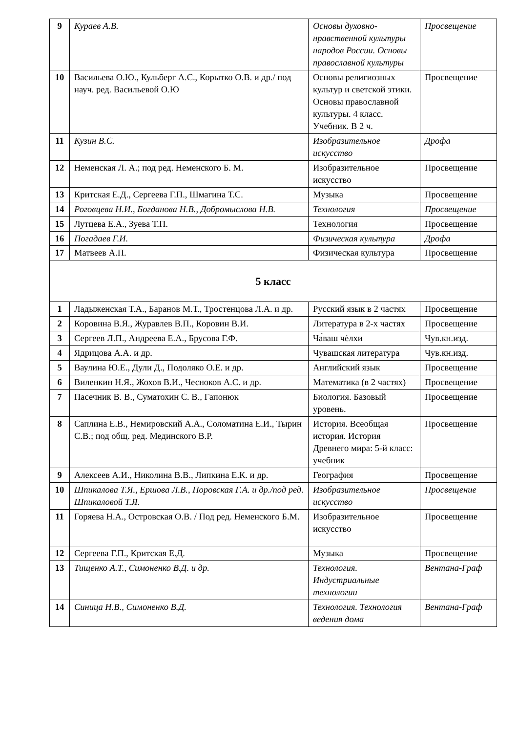| 9 | Кураев А.В. | Основы духовно-нравственной культуры народов России. Основы православной культуры | Просвещение |
| 10 | Васильева О.Ю., Кульберг А.С., Корытко О.В. и др./ под науч. ред. Васильевой О.Ю | Основы религиозных культур и светской этики. Основы православной культуры. 4 класс. Учебник. В 2 ч. | Просвещение |
| 11 | Кузин В.С. | Изобразительное искусство | Дрофа |
| 12 | Неменская Л. А.; под ред. Неменского Б. М. | Изобразительное искусство | Просвещение |
| 13 | Критская Е.Д., Сергеева Г.П., Шмагина Т.С. | Музыка | Просвещение |
| 14 | Роговцева Н.И., Богданова Н.В., Добромыслова Н.В. | Технология | Просвещение |
| 15 | Лутцева Е.А., Зуева Т.П. | Технология | Просвещение |
| 16 | Погадаев Г.И. | Физическая культура | Дрофа |
| 17 | Матвеев А.П. | Физическая культура | Просвещение |
| 5 класс | | | |
| 1 | Ладыженская Т.А., Баранов М.Т., Тростенцова Л.А. и др. | Русский язык в 2 частях | Просвещение |
| 2 | Коровина В.Я., Журавлев В.П., Коровин В.И. | Литература в 2-х частях | Просвещение |
| 3 | Сергеев Л.П., Андреева Е.А., Брусова Г.Ф. | Ча́ваш чѐлхи | Чув.кн.изд. |
| 4 | Ядрицова А.А. и др. | Чувашская литература | Чув.кн.изд. |
| 5 | Ваулина Ю.Е., Дули Д., Подоляко О.Е. и др. | Английский язык | Просвещение |
| 6 | Виленкин Н.Я., Жохов В.И., Чесноков А.С. и др. | Математика (в 2 частях) | Просвещение |
| 7 | Пасечник В. В., Суматохин С. В., Гапонюк | Биология. Базовый уровень. | Просвещение |
| 8 | Саплина Е.В., Немировский А.А., Соломатина Е.И., Тырин С.В.; под общ. ред. Мединского В.Р. | История. Всеобщая история. История Древнего мира: 5-й класс: учебник | Просвещение |
| 9 | Алексеев А.И., Николина В.В., Липкина Е.К. и др. | География | Просвещение |
| 10 | Шпикалова Т.Я., Ершова Л.В., Поровская Г.А. и др./под ред. Шпикаловой Т.Я. | Изобразительное искусство | Просвещение |
| 11 | Горяева Н.А., Островская О.В. / Под ред. Неменского Б.М. | Изобразительное искусство | Просвещение |
| 12 | Сергеева Г.П., Критская Е.Д. | Музыка | Просвещение |
| 13 | Тищенко А.Т., Симоненко В.Д. и др. | Технология. Индустриальные технологии | Вентана-Граф |
| 14 | Синица Н.В., Симоненко В.Д. | Технология. Технология ведения дома | Вентана-Граф |